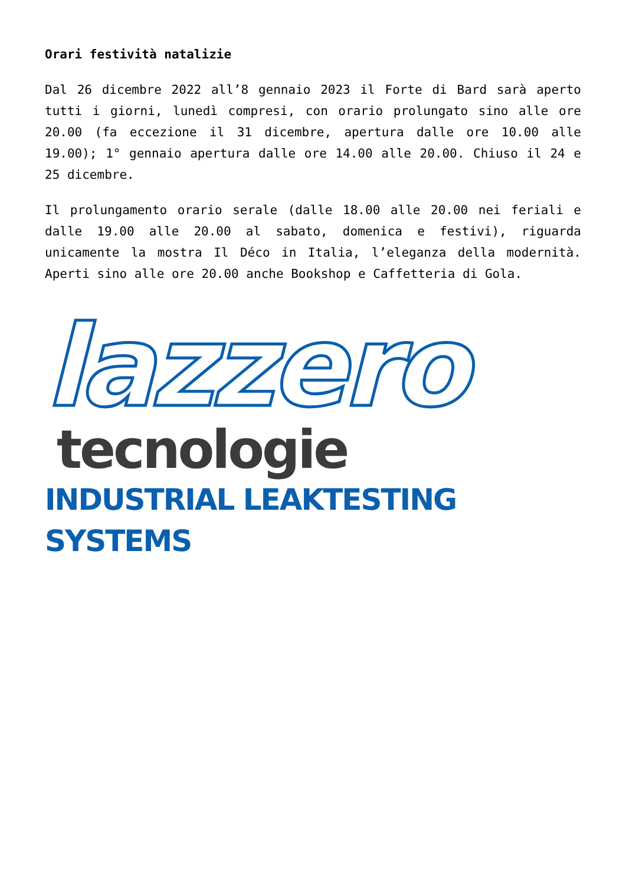Orari festività natalizie
Dal 26 dicembre 2022 all’8 gennaio 2023 il Forte di Bard sarà aperto tutti i giorni, lunedì compresi, con orario prolungato sino alle ore 20.00 (fa eccezione il 31 dicembre, apertura dalle ore 10.00 alle 19.00); 1° gennaio apertura dalle ore 14.00 alle 20.00. Chiuso il 24 e 25 dicembre.
Il prolungamento orario serale (dalle 18.00 alle 20.00 nei feriali e dalle 19.00 alle 20.00 al sabato, domenica e festivi), riguarda unicamente la mostra Il Déco in Italia, l’eleganza della modernità. Aperti sino alle ore 20.00 anche Bookshop e Caffetteria di Gola.
lazzero
tecnologie
INDUSTRIAL LEAKTESTING SYSTEMS